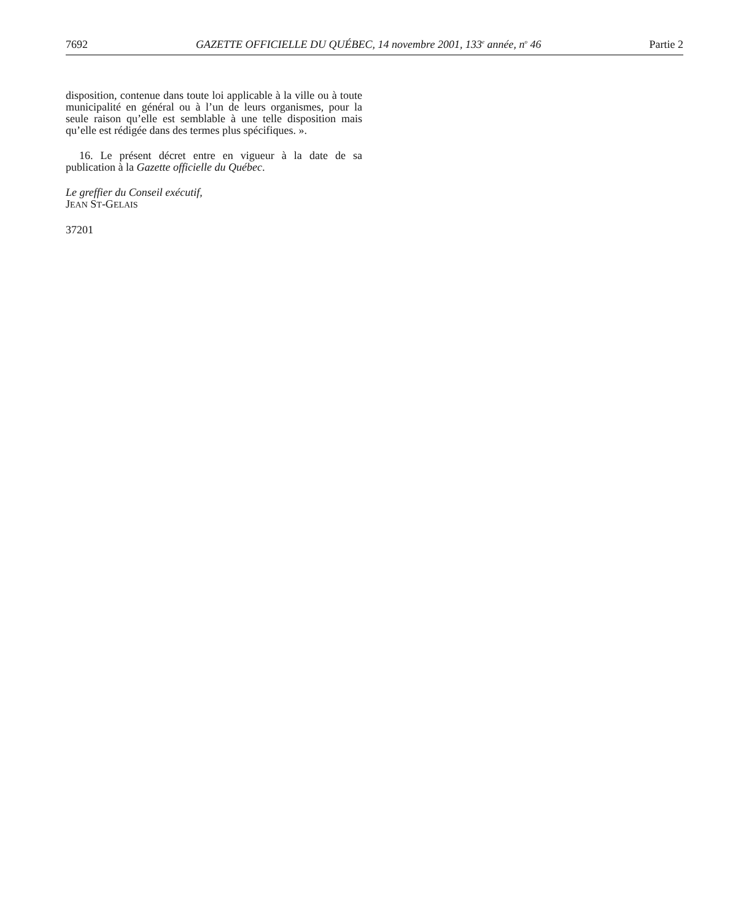7692 GAZETTE OFFICIELLE DU QUÉBEC, 14 novembre 2001, 133<sup>e</sup> année, n<sup>o</sup> 46 Partie 2
disposition, contenue dans toute loi applicable à la ville ou à toute municipalité en général ou à l’un de leurs organismes, pour la seule raison qu’elle est semblable à une telle disposition mais qu’elle est rédigée dans des termes plus spécifiques. ».
16. Le présent décret entre en vigueur à la date de sa publication à la Gazette officielle du Québec.
Le greffier du Conseil exécutif,
JEAN ST-GELAIS
37201